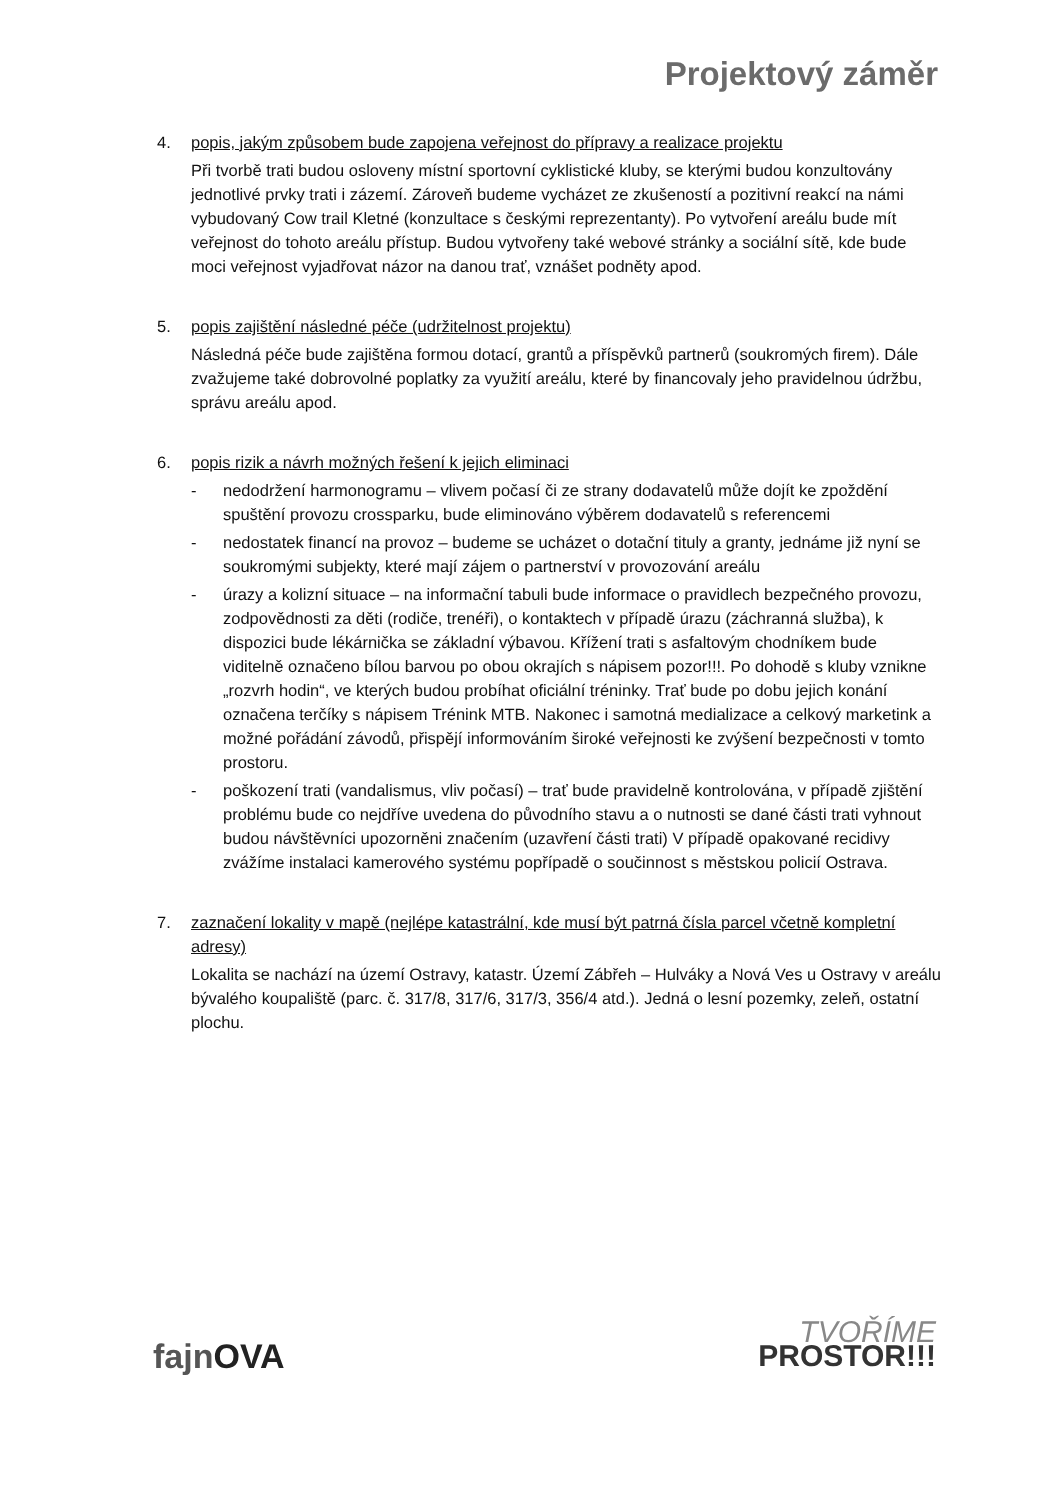Projektový záměr
4. popis, jakým způsobem bude zapojena veřejnost do přípravy a realizace projektu
Při tvorbě trati budou osloveny místní sportovní cyklistické kluby, se kterými budou konzultovány jednotlivé prvky trati i zázemí. Zároveň budeme vycházet ze zkušeností a pozitivní reakcí na námi vybudovaný Cow trail Kletné (konzultace s českými reprezentanty). Po vytvoření areálu bude mít veřejnost do tohoto areálu přístup. Budou vytvořeny také webové stránky a sociální sítě, kde bude moci veřejnost vyjadřovat názor na danou trať, vznášet podněty apod.
5. popis zajištění následné péče (udržitelnost projektu)
Následná péče bude zajištěna formou dotací, grantů a příspěvků partnerů (soukromých firem). Dále zvažujeme také dobrovolné poplatky za využití areálu, které by financovaly jeho pravidelnou údržbu, správu areálu apod.
6. popis rizik a návrh možných řešení k jejich eliminaci
- nedodržení harmonogramu – vlivem počasí či ze strany dodavatelů může dojít ke zpoždění spuštění provozu crossparku, bude eliminováno výběrem dodavatelů s referencemi
- nedostatek financí na provoz – budeme se ucházet o dotační tituly a granty, jednáme již nyní se soukromými subjekty, které mají zájem o partnerství v provozování areálu
- úrazy a kolizní situace – na informační tabuli bude informace o pravidlech bezpečného provozu, zodpovědnosti za děti (rodiče, trenéři), o kontaktech v případě úrazu (záchranná služba), k dispozici bude lékárnička se základní výbavou. Křížení trati s asfaltovým chodníkem bude viditelně označeno bílou barvou po obou okrajích s nápisem pozor!!!. Po dohodě s kluby vznikne „rozvrh hodin“, ve kterých budou probíhat oficiální tréninky. Trať bude po dobu jejich konání označena terčíky s nápisem Trénink MTB. Nakonec i samotná medializace a celkový marketink a možné pořádání závodů, přispějí informováním široké veřejnosti ke zvýšení bezpečnosti v tomto prostoru.
- poškození trati (vandalismus, vliv počasí) – trať bude pravidelně kontrolována, v případě zjištění problému bude co nejdříve uvedena do původního stavu a o nutnosti se dané části trati vyhnout budou návštěvníci upozorněni značením (uzavření části trati) V případě opakované recidivy zvážíme instalaci kamerového systému popřípadě o součinnost s městskou policií Ostrava.
7. zaznačení lokality v mapě (nejlépe katastrální, kde musí být patrná čísla parcel včetně kompletní adresy)
Lokalita se nachází na území Ostravy, katastr. Území Zábřeh – Hulváky a Nová Ves u Ostravy v areálu bývalého koupaliště (parc. č. 317/8, 317/6, 317/3, 356/4 atd.). Jedná o lesní pozemky, zeleň, ostatní plochu.
fajnOVA
TVOŘÍME
PROSTOR!!!